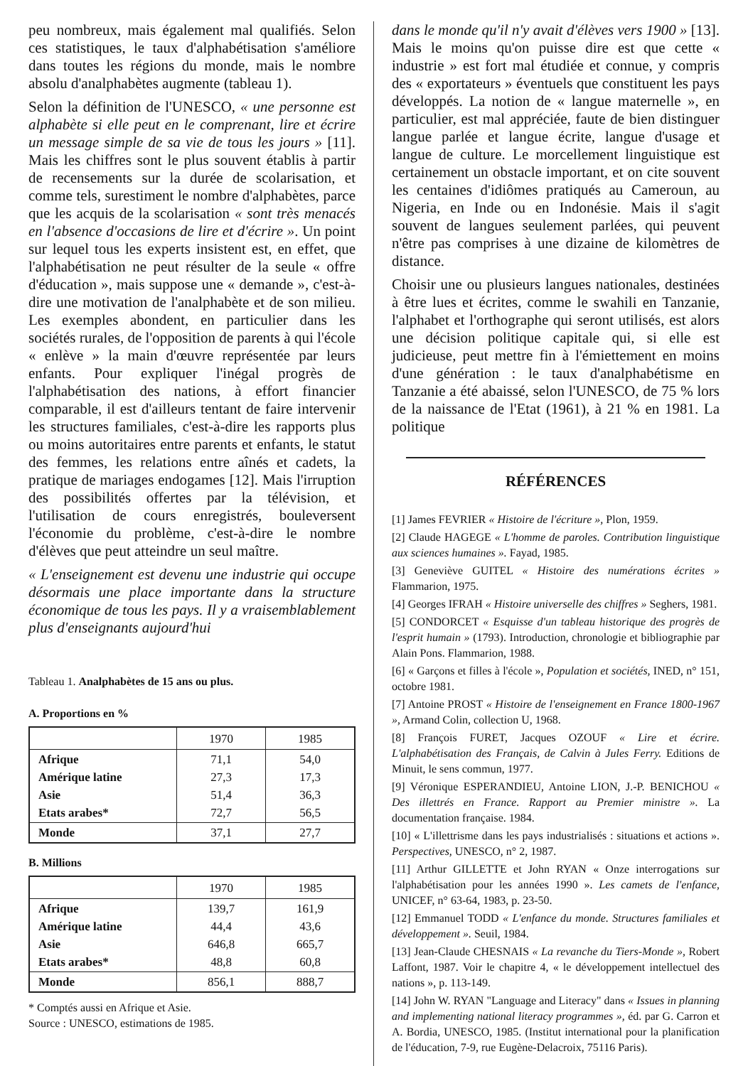peu nombreux, mais également mal qualifiés. Selon ces statistiques, le taux d'alphabétisation s'améliore dans toutes les régions du monde, mais le nombre absolu d'analphabètes augmente (tableau 1).
Selon la définition de l'UNESCO, « une personne est alphabète si elle peut en le comprenant, lire et écrire un message simple de sa vie de tous les jours » [11]. Mais les chiffres sont le plus souvent établis à partir de recensements sur la durée de scolarisation, et comme tels, surestiment le nombre d'alphabètes, parce que les acquis de la scolarisation « sont très menacés en l'absence d'occasions de lire et d'écrire ». Un point sur lequel tous les experts insistent est, en effet, que l'alphabétisation ne peut résulter de la seule « offre d'éducation », mais suppose une « demande », c'est-à-dire une motivation de l'analphabète et de son milieu. Les exemples abondent, en particulier dans les sociétés rurales, de l'opposition de parents à qui l'école « enlève » la main d'œuvre représentée par leurs enfants. Pour expliquer l'inégal progrès de l'alphabétisation des nations, à effort financier comparable, il est d'ailleurs tentant de faire intervenir les structures familiales, c'est-à-dire les rapports plus ou moins autoritaires entre parents et enfants, le statut des femmes, les relations entre aînés et cadets, la pratique de mariages endogames [12]. Mais l'irruption des possibilités offertes par la télévision, et l'utilisation de cours enregistrés, bouleversent l'économie du problème, c'est-à-dire le nombre d'élèves que peut atteindre un seul maître.
« L'enseignement est devenu une industrie qui occupe désormais une place importante dans la structure économique de tous les pays. Il y a vraisemblablement plus d'enseignants aujourd'hui
Tableau 1. Analphabètes de 15 ans ou plus.
A. Proportions en %
| | 1970 | 1985 |
| --- | --- | --- |
| Afrique Amérique latine Asie Etats arabes* | 71,1 27,3 51,4 72,7 | 54,0 17,3 36,3 56,5 |
| Monde | 37,1 | 27,7 |
B. Millions
| | 1970 | 1985 |
| --- | --- | --- |
| Afrique Amérique latine Asie Etats arabes* | 139,7 44,4 646,8 48,8 | 161,9 43,6 665,7 60,8 |
| Monde | 856,1 | 888,7 |
* Comptés aussi en Afrique et Asie.
Source : UNESCO, estimations de 1985.
dans le monde qu'il n'y avait d'élèves vers 1900 » [13]. Mais le moins qu'on puisse dire est que cette « industrie » est fort mal étudiée et connue, y compris des « exportateurs » éventuels que constituent les pays développés. La notion de « langue maternelle », en particulier, est mal appréciée, faute de bien distinguer langue parlée et langue écrite, langue d'usage et langue de culture. Le morcellement linguistique est certainement un obstacle important, et on cite souvent les centaines d'idiômes pratiqués au Cameroun, au Nigeria, en Inde ou en Indonésie. Mais il s'agit souvent de langues seulement parlées, qui peuvent n'être pas comprises à une dizaine de kilomètres de distance.
Choisir une ou plusieurs langues nationales, destinées à être lues et écrites, comme le swahili en Tanzanie, l'alphabet et l'orthographe qui seront utilisés, est alors une décision politique capitale qui, si elle est judicieuse, peut mettre fin à l'émiettement en moins d'une génération : le taux d'analphabétisme en Tanzanie a été abaissé, selon l'UNESCO, de 75 % lors de la naissance de l'Etat (1961), à 21 % en 1981. La politique
RÉFÉRENCES
[1] James FEVRIER « Histoire de l'écriture », Plon, 1959.
[2] Claude HAGEGE « L'homme de paroles. Contribution linguistique aux sciences humaines ». Fayad, 1985.
[3] Geneviève GUITEL « Histoire des numérations écrites » Flammarion, 1975.
[4] Georges IFRAH « Histoire universelle des chiffres » Seghers, 1981.
[5] CONDORCET « Esquisse d'un tableau historique des progrès de l'esprit humain » (1793). Introduction, chronologie et bibliographie par Alain Pons. Flammarion, 1988.
[6] « Garçons et filles à l'école », Population et sociétés, INED, n° 151, octobre 1981.
[7] Antoine PROST « Histoire de l'enseignement en France 1800-1967 », Armand Colin, collection U, 1968.
[8] François FURET, Jacques OZOUF « Lire et écrire. L'alphabétisation des Français, de Calvin à Jules Ferry. Editions de Minuit, le sens commun, 1977.
[9] Véronique ESPERANDIEU, Antoine LION, J.-P. BENICHOU « Des illettrés en France. Rapport au Premier ministre ». La documentation française. 1984.
[10] « L'illettrisme dans les pays industrialisés : situations et actions ». Perspectives, UNESCO, n° 2, 1987.
[11] Arthur GILLETTE et John RYAN « Onze interrogations sur l'alphabétisation pour les années 1990 ». Les camets de l'enfance, UNICEF, n° 63-64, 1983, p. 23-50.
[12] Emmanuel TODD « L'enfance du monde. Structures familiales et développement ». Seuil, 1984.
[13] Jean-Claude CHESNAIS « La revanche du Tiers-Monde », Robert Laffont, 1987. Voir le chapitre 4, « le développement intellectuel des nations », p. 113-149.
[14] John W. RYAN "Language and Literacy" dans « Issues in planning and implementing national literacy programmes », éd. par G. Carron et A. Bordia, UNESCO, 1985. (Institut international pour la planification de l'éducation, 7-9, rue Eugène-Delacroix, 75116 Paris).